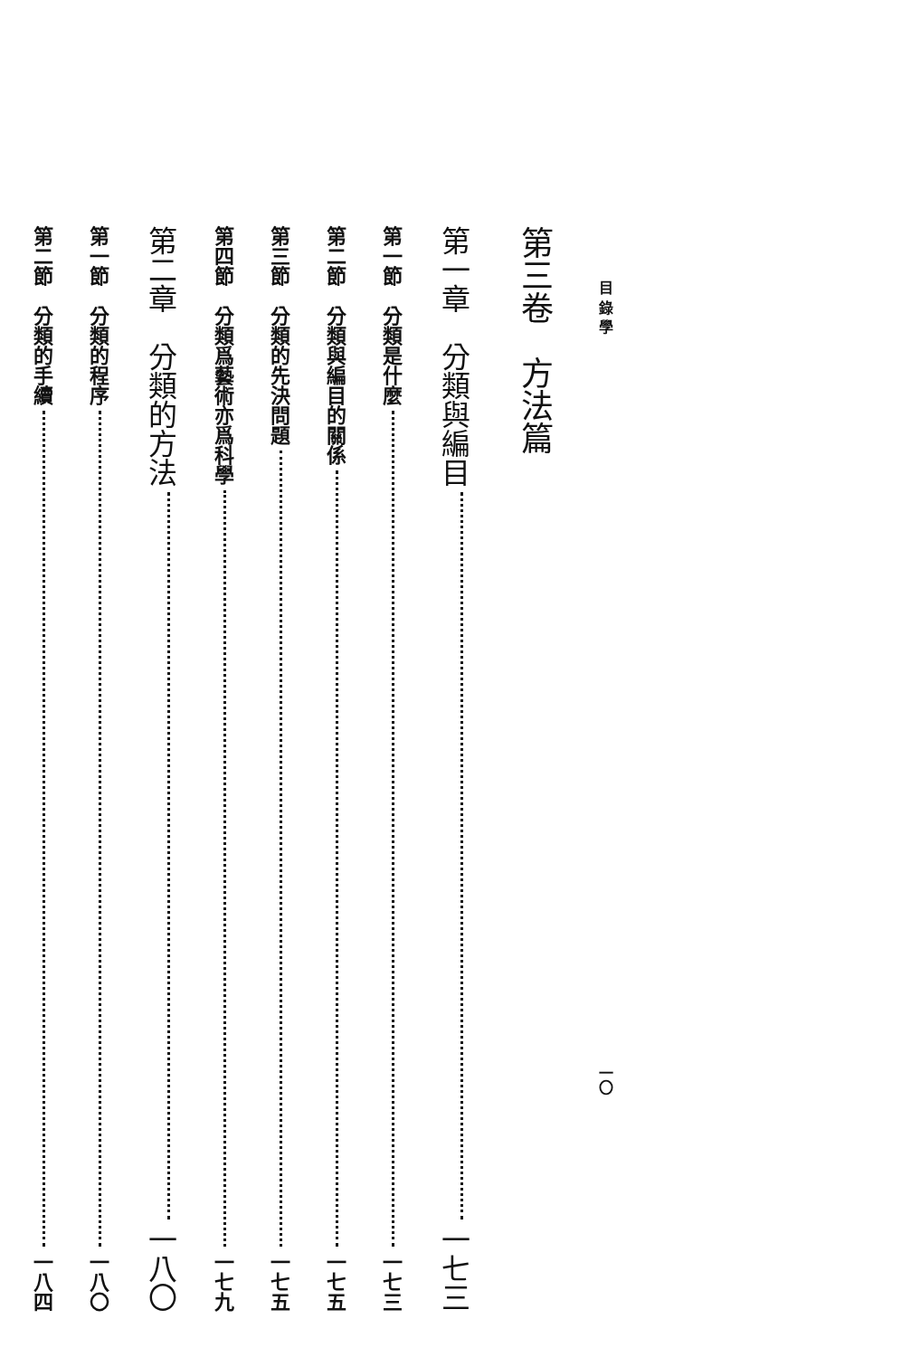目 錄 學 一〇
第三卷　方法篇
第一章　分類與編目 一七三
第一節　分類是什麼 一七三
第二節　分類與編目的關係 一七五
第三節　分類的先決問題 一七五
第四節　分類爲藝術亦爲科學 一七九
第二章　分類的方法 一八〇
第一節　分類的程序 一八〇
第二節　分類的手續 一八四